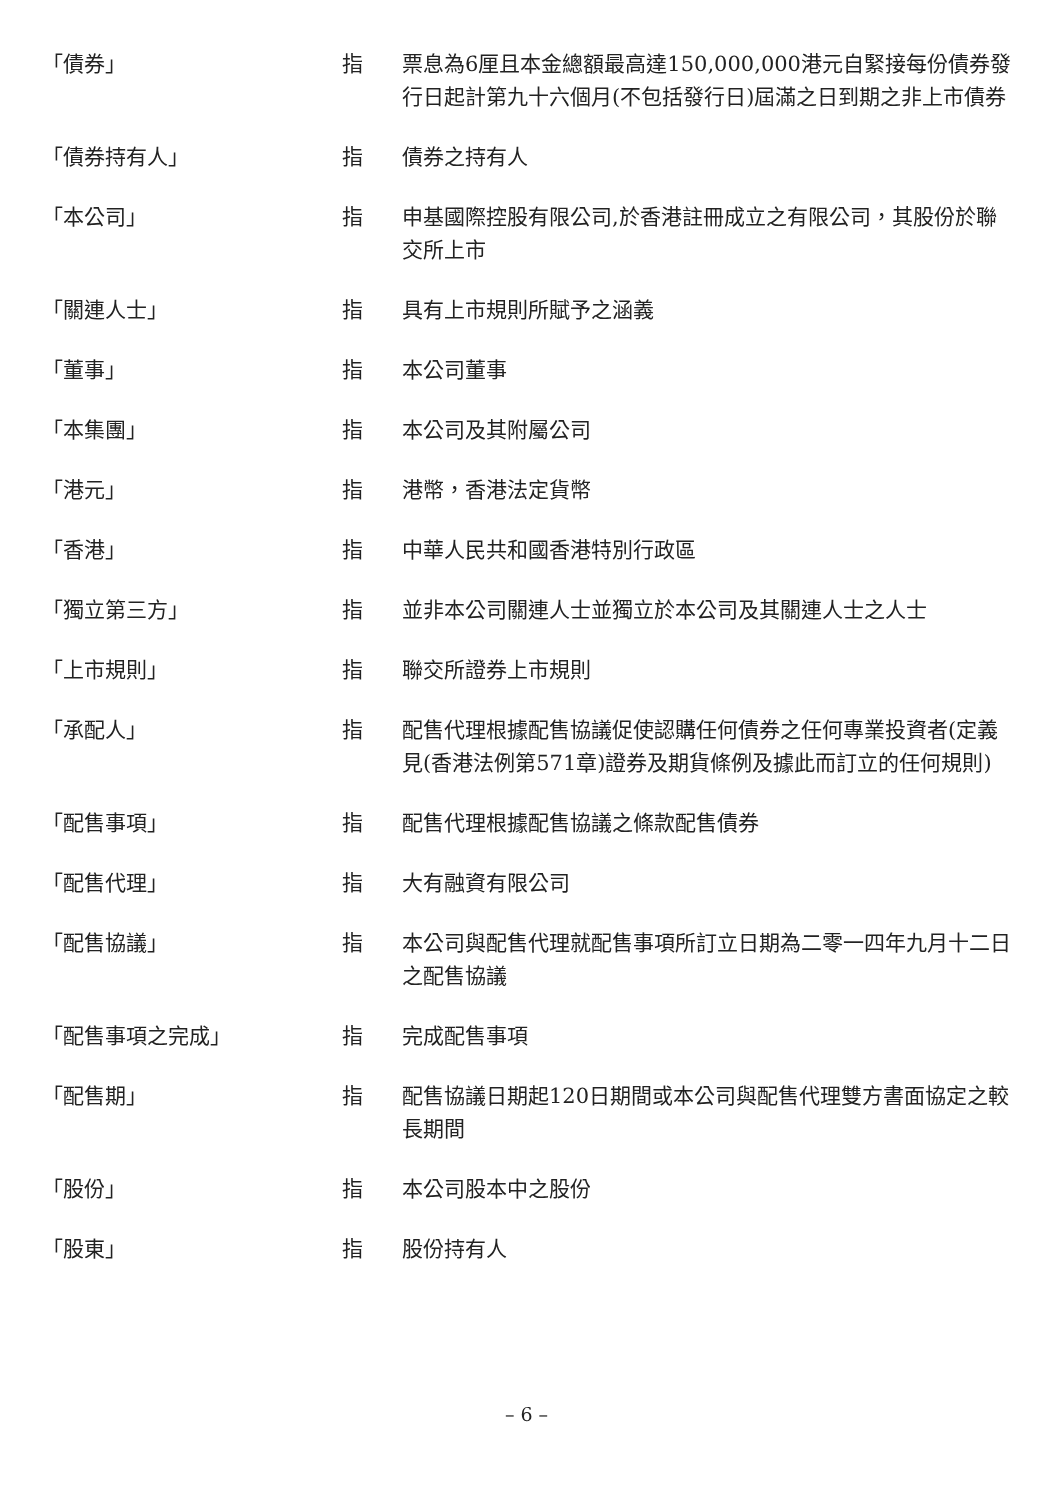| 「債券」 | 指 | 票息為6厘且本金總額最高達150,000,000港元自緊接每份債券發行日起計第九十六個月(不包括發行日)屆滿之日到期之非上市債券 |
| 「債券持有人」 | 指 | 債券之持有人 |
| 「本公司」 | 指 | 申基國際控股有限公司,於香港註冊成立之有限公司，其股份於聯交所上市 |
| 「關連人士」 | 指 | 具有上市規則所賦予之涵義 |
| 「董事」 | 指 | 本公司董事 |
| 「本集團」 | 指 | 本公司及其附屬公司 |
| 「港元」 | 指 | 港幣，香港法定貨幣 |
| 「香港」 | 指 | 中華人民共和國香港特別行政區 |
| 「獨立第三方」 | 指 | 並非本公司關連人士並獨立於本公司及其關連人士之人士 |
| 「上市規則」 | 指 | 聯交所證券上市規則 |
| 「承配人」 | 指 | 配售代理根據配售協議促使認購任何債券之任何專業投資者(定義見(香港法例第571章)證券及期貨條例及據此而訂立的任何規則) |
| 「配售事項」 | 指 | 配售代理根據配售協議之條款配售債券 |
| 「配售代理」 | 指 | 大有融資有限公司 |
| 「配售協議」 | 指 | 本公司與配售代理就配售事項所訂立日期為二零一四年九月十二日之配售協議 |
| 「配售事項之完成」 | 指 | 完成配售事項 |
| 「配售期」 | 指 | 配售協議日期起120日期間或本公司與配售代理雙方書面協定之較長期間 |
| 「股份」 | 指 | 本公司股本中之股份 |
| 「股東」 | 指 | 股份持有人 |
– 6 –